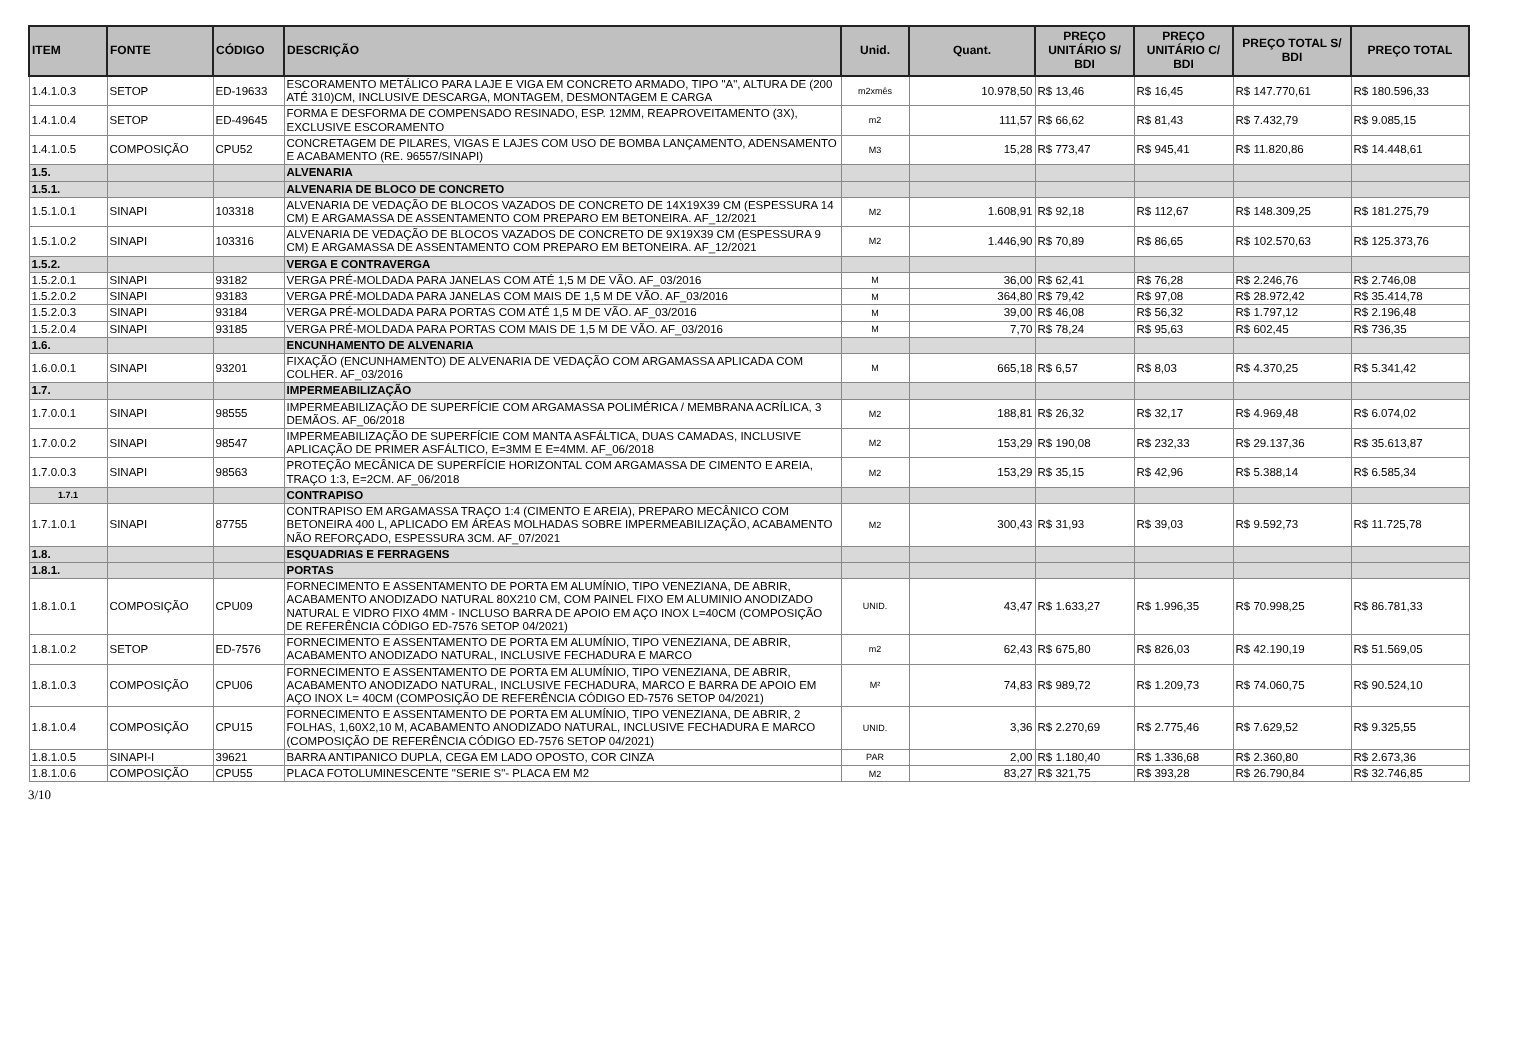| ITEM | FONTE | CÓDIGO | DESCRIÇÃO | Unid. | Quant. | PREÇO UNITÁRIO S/ BDI | PREÇO UNITÁRIO C/ BDI | PREÇO TOTAL S/ BDI | PREÇO TOTAL |
| --- | --- | --- | --- | --- | --- | --- | --- | --- | --- |
| 1.4.1.0.3 | SETOP | ED-19633 | ESCORAMENTO METÁLICO PARA LAJE E VIGA EM CONCRETO ARMADO, TIPO "A", ALTURA DE (200 ATÉ 310)CM, INCLUSIVE DESCARGA, MONTAGEM, DESMONTAGEM E CARGA | m2xmês | 10.978,50 | R$ 13,46 | R$ 16,45 | R$ 147.770,61 | R$ 180.596,33 |
| 1.4.1.0.4 | SETOP | ED-49645 | FORMA E DESFORMA DE COMPENSADO RESINADO, ESP. 12MM, REAPROVEITAMENTO (3X), EXCLUSIVE ESCORAMENTO | m2 | 111,57 | R$ 66,62 | R$ 81,43 | R$ 7.432,79 | R$ 9.085,15 |
| 1.4.1.0.5 | COMPOSIÇÃO | CPU52 | CONCRETAGEM DE PILARES, VIGAS E LAJES COM USO DE BOMBA LANÇAMENTO, ADENSAMENTO E ACABAMENTO (RE. 96557/SINAPI) | M3 | 15,28 | R$ 773,47 | R$ 945,41 | R$ 11.820,86 | R$ 14.448,61 |
| 1.5. | | | ALVENARIA | | | | | | |
| 1.5.1. | | | ALVENARIA DE BLOCO DE CONCRETO | | | | | | |
| 1.5.1.0.1 | SINAPI | 103318 | ALVENARIA DE VEDAÇÃO DE BLOCOS VAZADOS DE CONCRETO DE 14X19X39 CM (ESPESSURA 14 CM) E ARGAMASSA DE ASSENTAMENTO COM PREPARO EM BETONEIRA. AF_12/2021 | M2 | 1.608,91 | R$ 92,18 | R$ 112,67 | R$ 148.309,25 | R$ 181.275,79 |
| 1.5.1.0.2 | SINAPI | 103316 | ALVENARIA DE VEDAÇÃO DE BLOCOS VAZADOS DE CONCRETO DE 9X19X39 CM (ESPESSURA 9 CM) E ARGAMASSA DE ASSENTAMENTO COM PREPARO EM BETONEIRA. AF_12/2021 | M2 | 1.446,90 | R$ 70,89 | R$ 86,65 | R$ 102.570,63 | R$ 125.373,76 |
| 1.5.2. | | | VERGA E CONTRAVERGA | | | | | | |
| 1.5.2.0.1 | SINAPI | 93182 | VERGA PRÉ-MOLDADA PARA JANELAS COM ATÉ 1,5 M DE VÃO. AF_03/2016 | M | 36,00 | R$ 62,41 | R$ 76,28 | R$ 2.246,76 | R$ 2.746,08 |
| 1.5.2.0.2 | SINAPI | 93183 | VERGA PRÉ-MOLDADA PARA JANELAS COM MAIS DE 1,5 M DE VÃO. AF_03/2016 | M | 364,80 | R$ 79,42 | R$ 97,08 | R$ 28.972,42 | R$ 35.414,78 |
| 1.5.2.0.3 | SINAPI | 93184 | VERGA PRÉ-MOLDADA PARA PORTAS COM ATÉ 1,5 M DE VÃO. AF_03/2016 | M | 39,00 | R$ 46,08 | R$ 56,32 | R$ 1.797,12 | R$ 2.196,48 |
| 1.5.2.0.4 | SINAPI | 93185 | VERGA PRÉ-MOLDADA PARA PORTAS COM MAIS DE 1,5 M DE VÃO. AF_03/2016 | M | 7,70 | R$ 78,24 | R$ 95,63 | R$ 602,45 | R$ 736,35 |
| 1.6. | | | ENCUNHAMENTO DE ALVENARIA | | | | | | |
| 1.6.0.0.1 | SINAPI | 93201 | FIXAÇÃO (ENCUNHAMENTO) DE ALVENARIA DE VEDAÇÃO COM ARGAMASSA APLICADA COM COLHER. AF_03/2016 | M | 665,18 | R$ 6,57 | R$ 8,03 | R$ 4.370,25 | R$ 5.341,42 |
| 1.7. | | | IMPERMEABILIZAÇÃO | | | | | | |
| 1.7.0.0.1 | SINAPI | 98555 | IMPERMEABILIZAÇÃO DE SUPERFÍCIE COM ARGAMASSA POLIMÉRICA / MEMBRANA ACRÍLICA, 3 DEMÃOS. AF_06/2018 | M2 | 188,81 | R$ 26,32 | R$ 32,17 | R$ 4.969,48 | R$ 6.074,02 |
| 1.7.0.0.2 | SINAPI | 98547 | IMPERMEABILIZAÇÃO DE SUPERFÍCIE COM MANTA ASFÁLTICA, DUAS CAMADAS, INCLUSIVE APLICAÇÃO DE PRIMER ASFÁLTICO, E=3MM E E=4MM. AF_06/2018 | M2 | 153,29 | R$ 190,08 | R$ 232,33 | R$ 29.137,36 | R$ 35.613,87 |
| 1.7.0.0.3 | SINAPI | 98563 | PROTEÇÃO MECÂNICA DE SUPERFÍCIE HORIZONTAL COM ARGAMASSA DE CIMENTO E AREIA, TRAÇO 1:3, E=2CM. AF_06/2018 | M2 | 153,29 | R$ 35,15 | R$ 42,96 | R$ 5.388,14 | R$ 6.585,34 |
| 1.7.1 | | | CONTRAPISO | | | | | | |
| 1.7.1.0.1 | SINAPI | 87755 | CONTRAPISO EM ARGAMASSA TRAÇO 1:4 (CIMENTO E AREIA), PREPARO MECÂNICO COM BETONEIRA 400 L, APLICADO EM ÁREAS MOLHADAS SOBRE IMPERMEABILIZAÇÃO, ACABAMENTO NÃO REFORÇADO, ESPESSURA 3CM. AF_07/2021 | M2 | 300,43 | R$ 31,93 | R$ 39,03 | R$ 9.592,73 | R$ 11.725,78 |
| 1.8. | | | ESQUADRIAS E FERRAGENS | | | | | | |
| 1.8.1. | | | PORTAS | | | | | | |
| 1.8.1.0.1 | COMPOSIÇÃO | CPU09 | FORNECIMENTO E ASSENTAMENTO DE PORTA EM ALUMÍNIO, TIPO VENEZIANA, DE ABRIR, ACABAMENTO ANODIZADO NATURAL 80X210 CM, COM PAINEL FIXO EM ALUMINIO ANODIZADO NATURAL E VIDRO FIXO 4MM - INCLUSO BARRA DE APOIO EM AÇO INOX L=40CM (COMPOSIÇÃO DE REFERÊNCIA CÓDIGO ED-7576 SETOP 04/2021) | UNID. | 43,47 | R$ 1.633,27 | R$ 1.996,35 | R$ 70.998,25 | R$ 86.781,33 |
| 1.8.1.0.2 | SETOP | ED-7576 | FORNECIMENTO E ASSENTAMENTO DE PORTA EM ALUMÍNIO, TIPO VENEZIANA, DE ABRIR, ACABAMENTO ANODIZADO NATURAL, INCLUSIVE FECHADURA E MARCO | m2 | 62,43 | R$ 675,80 | R$ 826,03 | R$ 42.190,19 | R$ 51.569,05 |
| 1.8.1.0.3 | COMPOSIÇÃO | CPU06 | FORNECIMENTO E ASSENTAMENTO DE PORTA EM ALUMÍNIO, TIPO VENEZIANA, DE ABRIR, ACABAMENTO ANODIZADO NATURAL, INCLUSIVE FECHADURA, MARCO E BARRA DE APOIO EM AÇO INOX L= 40CM (COMPOSIÇÃO DE REFERÊNCIA CÓDIGO ED-7576 SETOP 04/2021) | M² | 74,83 | R$ 989,72 | R$ 1.209,73 | R$ 74.060,75 | R$ 90.524,10 |
| 1.8.1.0.4 | COMPOSIÇÃO | CPU15 | FORNECIMENTO E ASSENTAMENTO DE PORTA EM ALUMÍNIO, TIPO VENEZIANA, DE ABRIR, 2 FOLHAS, 1,60X2,10 M, ACABAMENTO ANODIZADO NATURAL, INCLUSIVE FECHADURA E MARCO (COMPOSIÇÃO DE REFERÊNCIA CÓDIGO ED-7576 SETOP 04/2021) | UNID. | 3,36 | R$ 2.270,69 | R$ 2.775,46 | R$ 7.629,52 | R$ 9.325,55 |
| 1.8.1.0.5 | SINAPI-I | 39621 | BARRA ANTIPANICO DUPLA, CEGA EM LADO OPOSTO, COR CINZA | PAR | 2,00 | R$ 1.180,40 | R$ 1.336,68 | R$ 2.360,80 | R$ 2.673,36 |
| 1.8.1.0.6 | COMPOSIÇÃO | CPU55 | PLACA FOTOLUMINESCENTE "SERIE S"- PLACA EM M2 | M2 | 83,27 | R$ 321,75 | R$ 393,28 | R$ 26.790,84 | R$ 32.746,85 |
3/10